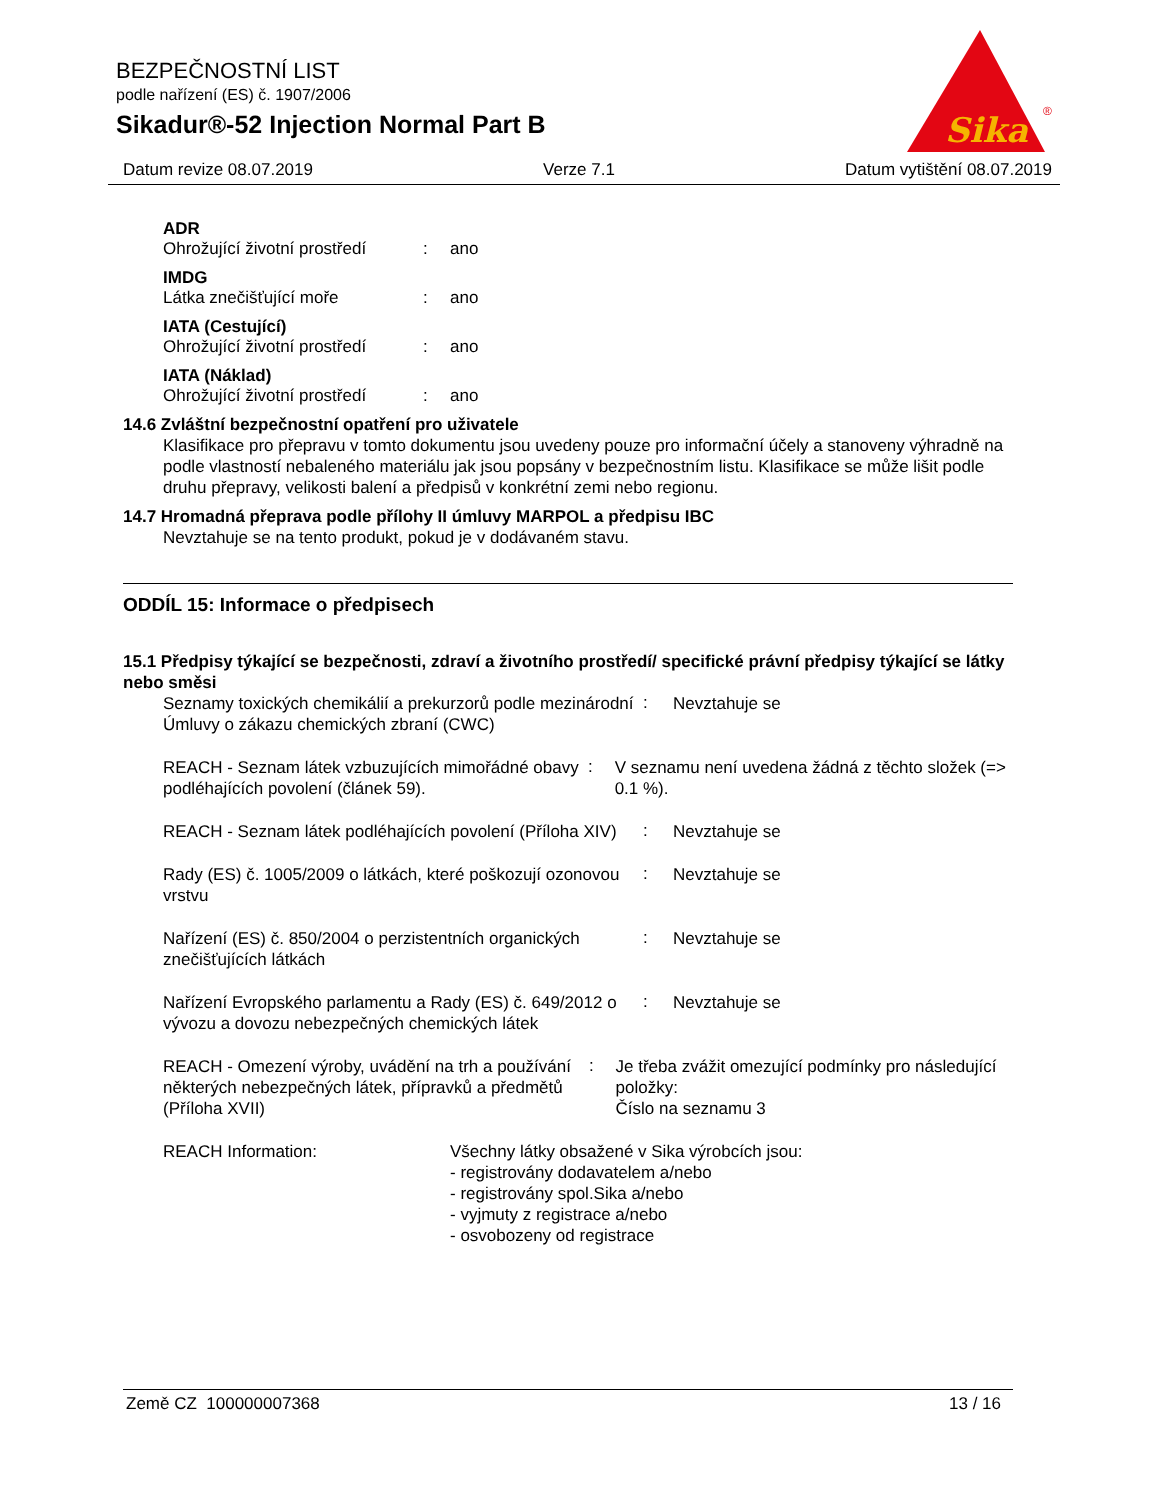BEZPEČNOSTNÍ LIST
podle nařízení (ES) č. 1907/2006
Sikadur®-52 Injection Normal Part B
Sika
®
Datum revize 08.07.2019 Verze 7.1 Datum vytištění 08.07.2019
ADR
Ohrožující životní prostředí: ano
IMDG
Látka znečišťující moře: ano
IATA (Cestující)
Ohrožující životní prostředí: ano
IATA (Náklad)
Ohrožující životní prostředí: ano
14.6 Zvláštní bezpečnostní opatření pro uživatele
Klasifikace pro přepravu v tomto dokumentu jsou uvedeny pouze pro informační účely a stanoveny výhradně na podle vlastností nebaleného materiálu jak jsou popsány v bezpečnostním listu. Klasifikace se může lišit podle druhu přepravy, velikosti balení a předpisů v konkrétní zemi nebo regionu.
14.7 Hromadná přeprava podle přílohy II úmluvy MARPOL a předpisu IBC
Nevztahuje se na tento produkt, pokud je v dodávaném stavu.
ODDÍL 15: Informace o předpisech
15.1 Předpisy týkající se bezpečnosti, zdraví a životního prostředí/ specifické právní předpisy týkající se látky nebo směsi
Seznamy toxických chemikálií a prekurzorů podle mezinárodní Úmluvy o zákazu chemických zbraní (CWC)
:
Nevztahuje se
REACH - Seznam látek vzbuzujících mimořádné obavy podléhajících povolení (článek 59).
:
V seznamu není uvedena žádná z těchto složek (=> 0.1 %).
REACH - Seznam látek podléhajících povolení (Příloha XIV)
:
Nevztahuje se
Rady (ES) č. 1005/2009 o látkách, které poškozují ozonovou vrstvu
:
Nevztahuje se
Nařízení (ES) č. 850/2004 o perzistentních organických znečišťujících látkách
:
Nevztahuje se
Nařízení Evropského parlamentu a Rady (ES) č. 649/2012 o vývozu a dovozu nebezpečných chemických látek
:
Nevztahuje se
REACH - Omezení výroby, uvádění na trh a používání některých nebezpečných látek, přípravků a předmětů (Příloha XVII)
:
Je třeba zvážit omezující podmínky pro následující položky:
Číslo na seznamu 3
REACH Information: Všechny látky obsažené v Sika výrobcích jsou:
- registrovány dodavatelem a/nebo
- registrovány spol.Sika a/nebo
- vyjmuty z registrace a/nebo
- osvobozeny od registrace
Země CZ 100000007368 13 / 16